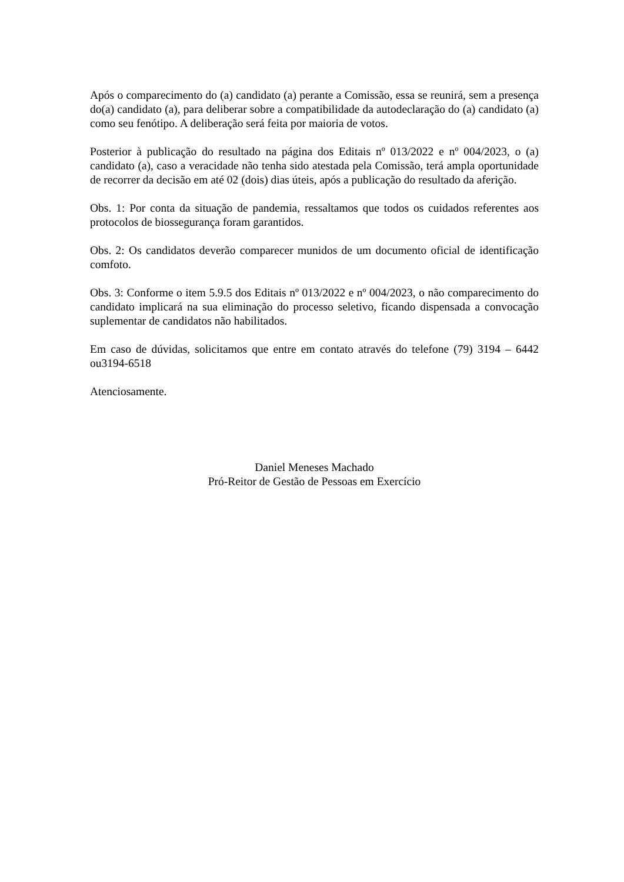Após o comparecimento do (a) candidato (a) perante a Comissão, essa se reunirá, sem a presença do(a) candidato (a), para deliberar sobre a compatibilidade da autodeclaração do (a) candidato (a) como seu fenótipo. A deliberação será feita por maioria de votos.
Posterior à publicação do resultado na página dos Editais nº 013/2022 e nº 004/2023, o (a) candidato (a), caso a veracidade não tenha sido atestada pela Comissão, terá ampla oportunidade de recorrer da decisão em até 02 (dois) dias úteis, após a publicação do resultado da aferição.
Obs. 1: Por conta da situação de pandemia, ressaltamos que todos os cuidados referentes aos protocolos de biossegurança foram garantidos.
Obs. 2: Os candidatos deverão comparecer munidos de um documento oficial de identificação comfoto.
Obs. 3: Conforme o item 5.9.5 dos Editais nº 013/2022 e nº 004/2023, o não comparecimento do candidato implicará na sua eliminação do processo seletivo, ficando dispensada a convocação suplementar de candidatos não habilitados.
Em caso de dúvidas, solicitamos que entre em contato através do telefone (79) 3194 – 6442 ou3194-6518
Atenciosamente.
Daniel Meneses Machado
Pró-Reitor de Gestão de Pessoas em Exercício